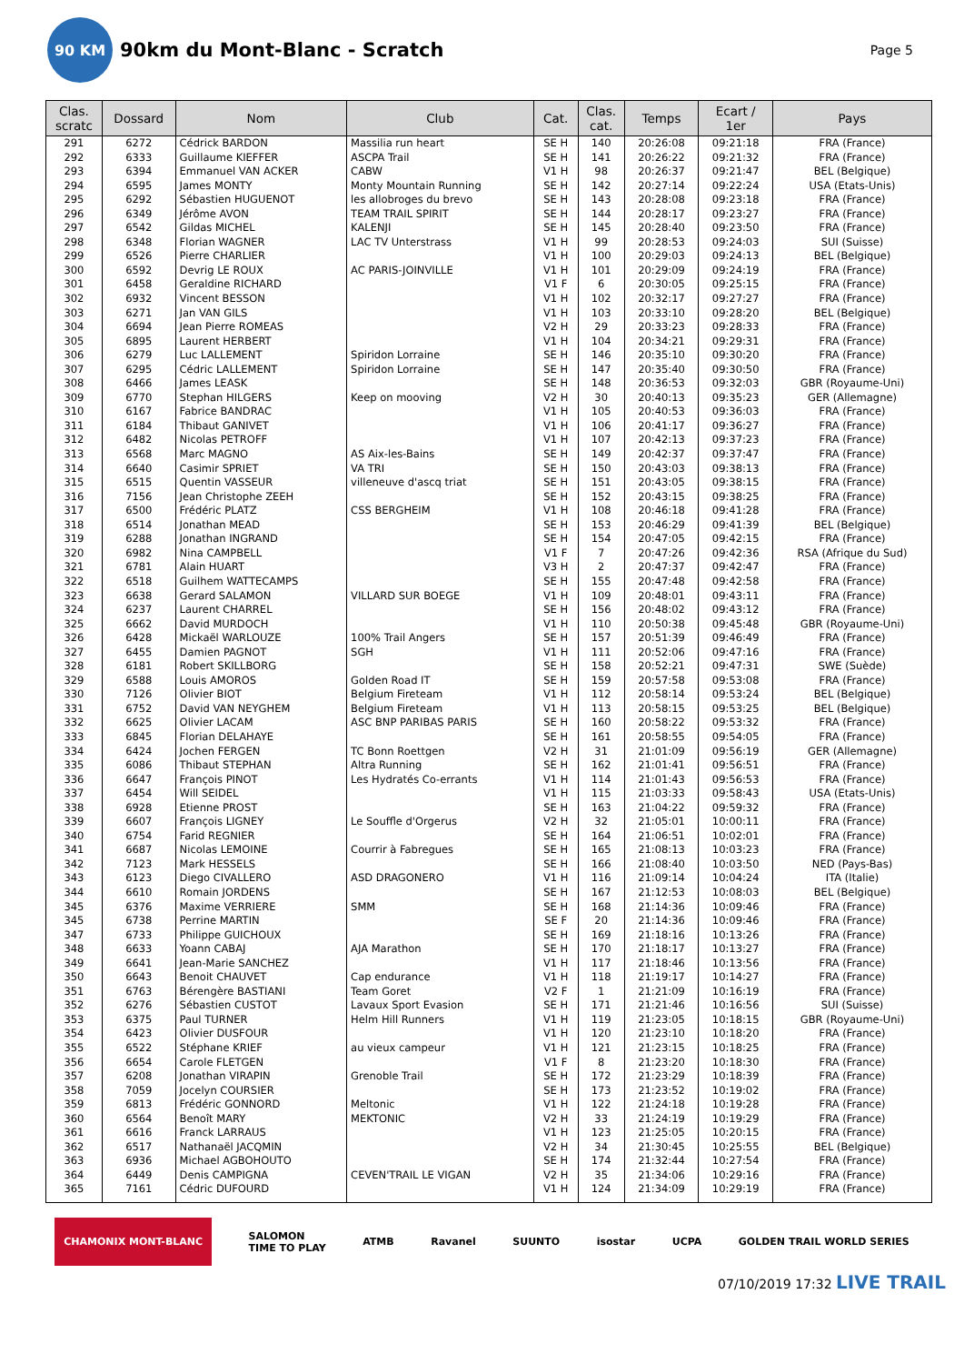90 KM
90km du Mont-Blanc - Scratch
Page 5
| Clas. scratc | Dossard | Nom | Club | Cat. | Clas. cat. | Temps | Ecart / 1er | Pays |
| --- | --- | --- | --- | --- | --- | --- | --- | --- |
| 291 | 6272 | Cédrick BARDON | Massilia run heart | SE H | 140 | 20:26:08 | 09:21:18 | FRA (France) |
| 292 | 6333 | Guillaume KIEFFER | ASCPA Trail | SE H | 141 | 20:26:22 | 09:21:32 | FRA (France) |
| 293 | 6394 | Emmanuel VAN ACKER | CABW | V1 H | 98 | 20:26:37 | 09:21:47 | BEL (Belgique) |
| 294 | 6595 | James MONTY | Monty Mountain Running | SE H | 142 | 20:27:14 | 09:22:24 | USA (Etats-Unis) |
| 295 | 6292 | Sébastien HUGUENOT | les allobroges du brevo | SE H | 143 | 20:28:08 | 09:23:18 | FRA (France) |
| 296 | 6349 | Jérôme AVON | TEAM TRAIL SPIRIT | SE H | 144 | 20:28:17 | 09:23:27 | FRA (France) |
| 297 | 6542 | Gildas MICHEL | KALENJI | SE H | 145 | 20:28:40 | 09:23:50 | FRA (France) |
| 298 | 6348 | Florian WAGNER | LAC TV Unterstrass | V1 H | 99 | 20:28:53 | 09:24:03 | SUI (Suisse) |
| 299 | 6526 | Pierre CHARLIER | | V1 H | 100 | 20:29:03 | 09:24:13 | BEL (Belgique) |
| 300 | 6592 | Devrig LE ROUX | AC PARIS-JOINVILLE | V1 H | 101 | 20:29:09 | 09:24:19 | FRA (France) |
| 301 | 6458 | Geraldine RICHARD | | V1 F | 6 | 20:30:05 | 09:25:15 | FRA (France) |
| 302 | 6932 | Vincent BESSON | | V1 H | 102 | 20:32:17 | 09:27:27 | FRA (France) |
| 303 | 6271 | Jan VAN GILS | | V1 H | 103 | 20:33:10 | 09:28:20 | BEL (Belgique) |
| 304 | 6694 | Jean Pierre ROMEAS | | V2 H | 29 | 20:33:23 | 09:28:33 | FRA (France) |
| 305 | 6895 | Laurent HERBERT | | V1 H | 104 | 20:34:21 | 09:29:31 | FRA (France) |
| 306 | 6279 | Luc LALLEMENT | Spiridon Lorraine | SE H | 146 | 20:35:10 | 09:30:20 | FRA (France) |
| 307 | 6295 | Cédric LALLEMENT | Spiridon Lorraine | SE H | 147 | 20:35:40 | 09:30:50 | FRA (France) |
| 308 | 6466 | James LEASK | | SE H | 148 | 20:36:53 | 09:32:03 | GBR (Royaume-Uni) |
| 309 | 6770 | Stephan HILGERS | Keep on mooving | V2 H | 30 | 20:40:13 | 09:35:23 | GER (Allemagne) |
| 310 | 6167 | Fabrice BANDRAC | | V1 H | 105 | 20:40:53 | 09:36:03 | FRA (France) |
| 311 | 6184 | Thibaut GANIVET | | V1 H | 106 | 20:41:17 | 09:36:27 | FRA (France) |
| 312 | 6482 | Nicolas PETROFF | | V1 H | 107 | 20:42:13 | 09:37:23 | FRA (France) |
| 313 | 6568 | Marc MAGNO | AS Aix-les-Bains | SE H | 149 | 20:42:37 | 09:37:47 | FRA (France) |
| 314 | 6640 | Casimir SPRIET | VA TRI | SE H | 150 | 20:43:03 | 09:38:13 | FRA (France) |
| 315 | 6515 | Quentin VASSEUR | villeneuve d'ascq triat | SE H | 151 | 20:43:05 | 09:38:15 | FRA (France) |
| 316 | 7156 | Jean Christophe ZEEH | | SE H | 152 | 20:43:15 | 09:38:25 | FRA (France) |
| 317 | 6500 | Frédéric PLATZ | CSS BERGHEIM | V1 H | 108 | 20:46:18 | 09:41:28 | FRA (France) |
| 318 | 6514 | Jonathan MEAD | | SE H | 153 | 20:46:29 | 09:41:39 | BEL (Belgique) |
| 319 | 6288 | Jonathan INGRAND | | SE H | 154 | 20:47:05 | 09:42:15 | FRA (France) |
| 320 | 6982 | Nina CAMPBELL | | V1 F | 7 | 20:47:26 | 09:42:36 | RSA (Afrique du Sud) |
| 321 | 6781 | Alain HUART | | V3 H | 2 | 20:47:37 | 09:42:47 | FRA (France) |
| 322 | 6518 | Guilhem WATTECAMPS | | SE H | 155 | 20:47:48 | 09:42:58 | FRA (France) |
| 323 | 6638 | Gerard SALAMON | VILLARD SUR BOEGE | V1 H | 109 | 20:48:01 | 09:43:11 | FRA (France) |
| 324 | 6237 | Laurent CHARREL | | SE H | 156 | 20:48:02 | 09:43:12 | FRA (France) |
| 325 | 6662 | David MURDOCH | | V1 H | 110 | 20:50:38 | 09:45:48 | GBR (Royaume-Uni) |
| 326 | 6428 | Mickaël WARLOUZE | 100% Trail Angers | SE H | 157 | 20:51:39 | 09:46:49 | FRA (France) |
| 327 | 6455 | Damien PAGNOT | SGH | V1 H | 111 | 20:52:06 | 09:47:16 | FRA (France) |
| 328 | 6181 | Robert SKILLBORG | | SE H | 158 | 20:52:21 | 09:47:31 | SWE (Suède) |
| 329 | 6588 | Louis AMOROS | Golden Road IT | SE H | 159 | 20:57:58 | 09:53:08 | FRA (France) |
| 330 | 7126 | Olivier BIOT | Belgium Fireteam | V1 H | 112 | 20:58:14 | 09:53:24 | BEL (Belgique) |
| 331 | 6752 | David VAN NEYGHEM | Belgium Fireteam | V1 H | 113 | 20:58:15 | 09:53:25 | BEL (Belgique) |
| 332 | 6625 | Olivier LACAM | ASC BNP PARIBAS PARIS | SE H | 160 | 20:58:22 | 09:53:32 | FRA (France) |
| 333 | 6845 | Florian DELAHAYE | | SE H | 161 | 20:58:55 | 09:54:05 | FRA (France) |
| 334 | 6424 | Jochen FERGEN | TC Bonn Roettgen | V2 H | 31 | 21:01:09 | 09:56:19 | GER (Allemagne) |
| 335 | 6086 | Thibaut STEPHAN | Altra Running | SE H | 162 | 21:01:41 | 09:56:51 | FRA (France) |
| 336 | 6647 | François PINOT | Les Hydratés Co-errants | V1 H | 114 | 21:01:43 | 09:56:53 | FRA (France) |
| 337 | 6454 | Will SEIDEL | | V1 H | 115 | 21:03:33 | 09:58:43 | USA (Etats-Unis) |
| 338 | 6928 | Etienne PROST | | SE H | 163 | 21:04:22 | 09:59:32 | FRA (France) |
| 339 | 6607 | François LIGNEY | Le Souffle d'Orgerus | V2 H | 32 | 21:05:01 | 10:00:11 | FRA (France) |
| 340 | 6754 | Farid REGNIER | | SE H | 164 | 21:06:51 | 10:02:01 | FRA (France) |
| 341 | 6687 | Nicolas LEMOINE | Courrir à Fabregues | SE H | 165 | 21:08:13 | 10:03:23 | FRA (France) |
| 342 | 7123 | Mark HESSELS | | SE H | 166 | 21:08:40 | 10:03:50 | NED (Pays-Bas) |
| 343 | 6123 | Diego CIVALLERO | ASD DRAGONERO | V1 H | 116 | 21:09:14 | 10:04:24 | ITA (Italie) |
| 344 | 6610 | Romain JORDENS | | SE H | 167 | 21:12:53 | 10:08:03 | BEL (Belgique) |
| 345 | 6376 | Maxime VERRIERE | SMM | SE H | 168 | 21:14:36 | 10:09:46 | FRA (France) |
| 345 | 6738 | Perrine MARTIN | | SE F | 20 | 21:14:36 | 10:09:46 | FRA (France) |
| 347 | 6733 | Philippe GUICHOUX | | SE H | 169 | 21:18:16 | 10:13:26 | FRA (France) |
| 348 | 6633 | Yoann CABAJ | AJA Marathon | SE H | 170 | 21:18:17 | 10:13:27 | FRA (France) |
| 349 | 6641 | Jean-Marie SANCHEZ | | V1 H | 117 | 21:18:46 | 10:13:56 | FRA (France) |
| 350 | 6643 | Benoit CHAUVET | Cap endurance | V1 H | 118 | 21:19:17 | 10:14:27 | FRA (France) |
| 351 | 6763 | Bérengère BASTIANI | Team Goret | V2 F | 1 | 21:21:09 | 10:16:19 | FRA (France) |
| 352 | 6276 | Sébastien CUSTOT | Lavaux Sport Evasion | SE H | 171 | 21:21:46 | 10:16:56 | SUI (Suisse) |
| 353 | 6375 | Paul TURNER | Helm Hill Runners | V1 H | 119 | 21:23:05 | 10:18:15 | GBR (Royaume-Uni) |
| 354 | 6423 | Olivier DUSFOUR | | V1 H | 120 | 21:23:10 | 10:18:20 | FRA (France) |
| 355 | 6522 | Stéphane KRIEF | au vieux campeur | V1 H | 121 | 21:23:15 | 10:18:25 | FRA (France) |
| 356 | 6654 | Carole FLETGEN | | V1 F | 8 | 21:23:20 | 10:18:30 | FRA (France) |
| 357 | 6208 | Jonathan VIRAPIN | Grenoble Trail | SE H | 172 | 21:23:29 | 10:18:39 | FRA (France) |
| 358 | 7059 | Jocelyn COURSIER | | SE H | 173 | 21:23:52 | 10:19:02 | FRA (France) |
| 359 | 6813 | Frédéric GONNORD | Meltonic | V1 H | 122 | 21:24:18 | 10:19:28 | FRA (France) |
| 360 | 6564 | Benoît MARY | MEKTONIC | V2 H | 33 | 21:24:19 | 10:19:29 | FRA (France) |
| 361 | 6616 | Franck LARRAUS | | V1 H | 123 | 21:25:05 | 10:20:15 | FRA (France) |
| 362 | 6517 | Nathanaël JACQMIN | | V2 H | 34 | 21:30:45 | 10:25:55 | BEL (Belgique) |
| 363 | 6936 | Michael AGBOHOUTO | | SE H | 174 | 21:32:44 | 10:27:54 | FRA (France) |
| 364 | 6449 | Denis CAMPIGNA | CEVEN'TRAIL LE VIGAN | V2 H | 35 | 21:34:06 | 10:29:16 | FRA (France) |
| 365 | 7161 | Cédric DUFOURD | | V1 H | 124 | 21:34:09 | 10:29:19 | FRA (France) |
CHAMONIX MONT-BLANC SALOMON
TIME TO PLAY ATMB Ravanel SUUNTO isostar UCPA GOLDEN TRAIL WORLD SERIES
07/10/2019 17:32 LIVE TRAIL